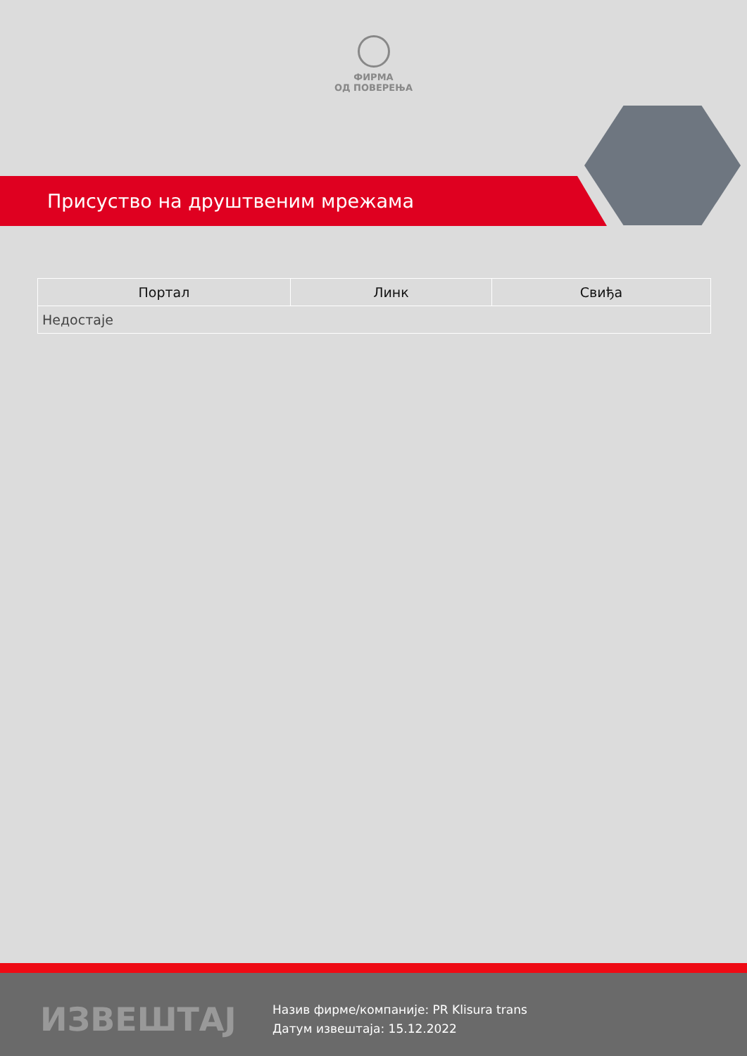ФИРМА
ОД ПОВЕРЕЊА
Присуство на друштвеним мрежама
| Портал | Линк | Свиђа |
| --- | --- | --- |
| Недостаје | | |
ИЗВЕШТАЈ
Назив фирме/компаније: PR Klisura trans
Датум извештаја: 15.12.2022